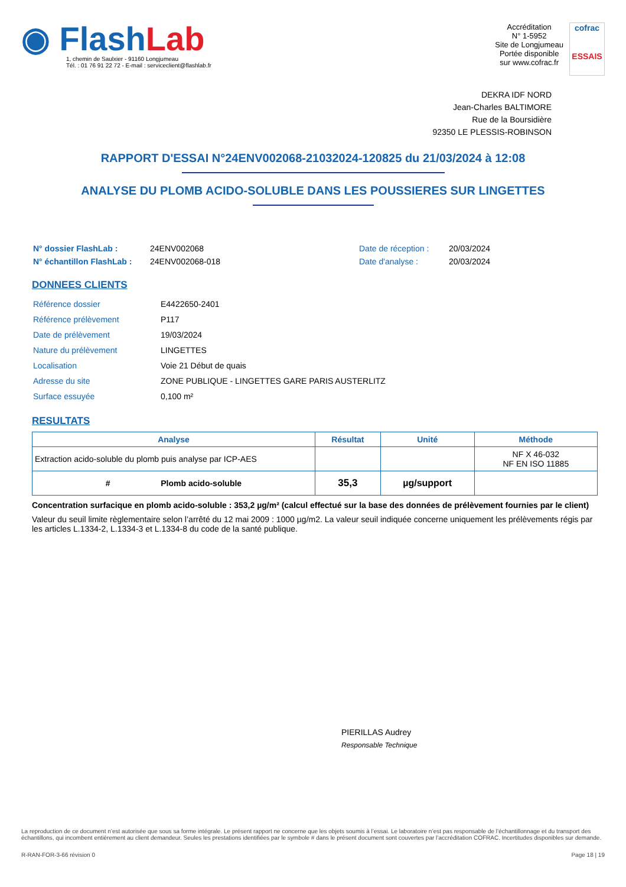◉ Flash Lab
1, chemin de Saulxier - 91160 Longjumeau
Tél. : 01 76 91 22 72 - E-mail : serviceclient@flashlab.fr
Accréditation
N° 1-5952
Site de Longjumeau
Portée disponible
sur www.cofrac.fr
cofrac
ESSAIS
DEKRA IDF NORD
Jean-Charles BALTIMORE
Rue de la Boursidière
92350 LE PLESSIS-ROBINSON
RAPPORT D'ESSAI N°24ENV002068-21032024-120825 du 21/03/2024 à 12:08
ANALYSE DU PLOMB ACIDO-SOLUBLE DANS LES POUSSIERES SUR LINGETTES
| N° dossier FlashLab : | 24ENV002068 | Date de réception : | 20/03/2024 |
| N° échantillon FlashLab : | 24ENV002068-018 | Date d'analyse : | 20/03/2024 |
DONNEES CLIENTS
| Référence dossier | E4422650-2401 |
| Référence prélèvement | P117 |
| Date de prélèvement | 19/03/2024 |
| Nature du prélèvement | LINGETTES |
| Localisation | Voie 21 Début de quais |
| Adresse du site | ZONE PUBLIQUE - LINGETTES GARE PARIS AUSTERLITZ |
| Surface essuyée | 0,100 m² |
RESULTATS
| Analyse | Résultat | Unité | Méthode |
| --- | --- | --- | --- |
| Extraction acido-soluble du plomb puis analyse par ICP-AES | | | NF X 46-032 NF EN ISO 11885 |
| # Plomb acido-soluble | 35,3 | µg/support | |
Concentration surfacique en plomb acido-soluble : 353,2 µg/m² (calcul effectué sur la base des données de prélèvement fournies par le client)
Valeur du seuil limite règlementaire selon l’arrêté du 12 mai 2009 : 1000 µg/m2. La valeur seuil indiquée concerne uniquement les prélèvements régis par les articles L.1334-2, L.1334-3 et L.1334-8 du code de la santé publique.
PIERILLAS Audrey
Responsable Technique
La reproduction de ce document n’est autorisée que sous sa forme intégrale. Le présent rapport ne concerne que les objets soumis à l’essai. Le laboratoire n’est pas responsable de l’échantillonnage et du transport des échantillons, qui incombent entièrement au client demandeur. Seules les prestations identifiées par le symbole # dans le présent document sont couvertes par l’accréditation COFRAC. Incertitudes disponibles sur demande.
R-RAN-FOR-3-66 révision 0 Page 18 | 19